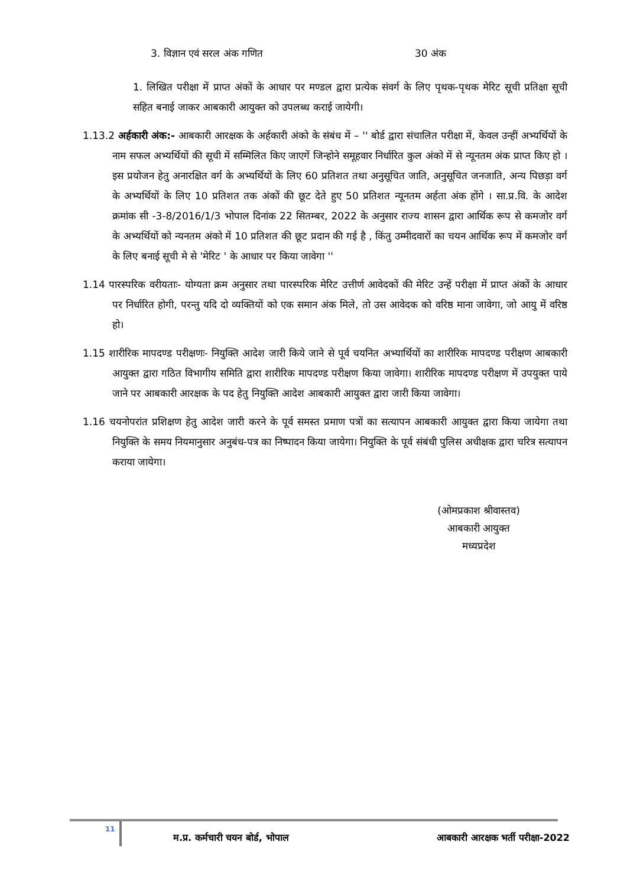3. विज्ञान एवं सरल अंक गणित 30 अंक
1. लिखित परीक्षा में प्राप्त अंकों के आधार पर मण्डल द्वारा प्रत्येक संवर्ग के लिए पृथक-पृथक मेरिट सूची प्रतिक्षा सूची सहित बनाई जाकर आबकारी आयुक्त को उपलब्ध कराई जायेगी।
1.13.2 अर्हकारी अंक:- आबकारी आरक्षक के अर्हकारी अंको के संबंध में – '' बोर्ड द्वारा संचालित परीक्षा में, केवल उन्हीं अभ्यर्थियों के नाम सफल अभ्यर्थियों की सूची में सम्मिलित किए जाएगें जिन्होने समूहवार निर्धारित कुल अंको में से न्यूनतम अंक प्राप्त किए हो । इस प्रयोजन हेतु अनारक्षित वर्ग के अभ्यर्थियों के लिए 60 प्रतिशत तथा अनुसूचित जाति, अनुसूचित जनजाति, अन्य पिछड़ा वर्ग के अभ्यर्थियों के लिए 10 प्रतिशत तक अंकों की छूट देते हुए 50 प्रतिशत न्यूनतम अर्हता अंक होंगे । सा.प्र.वि. के आदेश क्रमांक सी -3-8/2016/1/3 भोपाल दिनांक 22 सितम्बर, 2022 के अनुसार राज्य शासन द्वारा आर्थिक रूप से कमजोर वर्ग के अभ्यर्थियों को न्यनतम अंको में 10 प्रतिशत की छूट प्रदान की गई है , किंतु उम्मीदवारों का चयन आर्थिक रूप में कमजोर वर्ग के लिए बनाई सूची मे से 'मेरिट ' के आधार पर किया जावेगा ''
1.14 पारस्परिक वरीयताः- योग्यता क्रम अनुसार तथा पारस्परिक मेरिट उत्तीर्ण आवेदकों की मेरिट उन्हें परीक्षा में प्राप्त अंकों के आधार पर निर्धारित होगी, परन्तु यदि दो व्यक्तियों को एक समान अंक मिले, तो उस आवेदक को वरिष्ठ माना जावेगा, जो आयु में वरिष्ठ हो।
1.15 शारीरिक मापदण्ड परीक्षणः- नियुक्ति आदेश जारी किये जाने से पूर्व चयनित अभ्यार्थियों का शारीरिक मापदण्ड परीक्षण आबकारी आयुक्त द्वारा गठित विभागीय समिति द्वारा शारीरिक मापदण्ड परीक्षण किया जावेगा। शारीरिक मापदण्ड परीक्षण में उपयुक्त पाये जाने पर आबकारी आरक्षक के पद हेतु नियुक्ति आदेश आबकारी आयुक्त द्वारा जारी किया जावेगा।
1.16 चयनोपरांत प्रशिक्षण हेतु आदेश जारी करने के पूर्व समस्त प्रमाण पत्रों का सत्यापन आबकारी आयुक्त द्वारा किया जायेगा तथा नियुक्ति के समय नियमानुसार अनुबंध-पत्र का निष्पादन किया जायेगा। नियुक्ति के पूर्व संबंधी पुलिस अधीक्षक द्वारा चरित्र सत्यापन कराया जायेगा।
(ओमप्रकाश श्रीवास्तव)
आबकारी आयुक्त
मध्यप्रदेश
11
म.प्र. कर्मचारी चयन बोर्ड, भोपाल
आबकारी आरक्षक भर्ती परीक्षा-2022